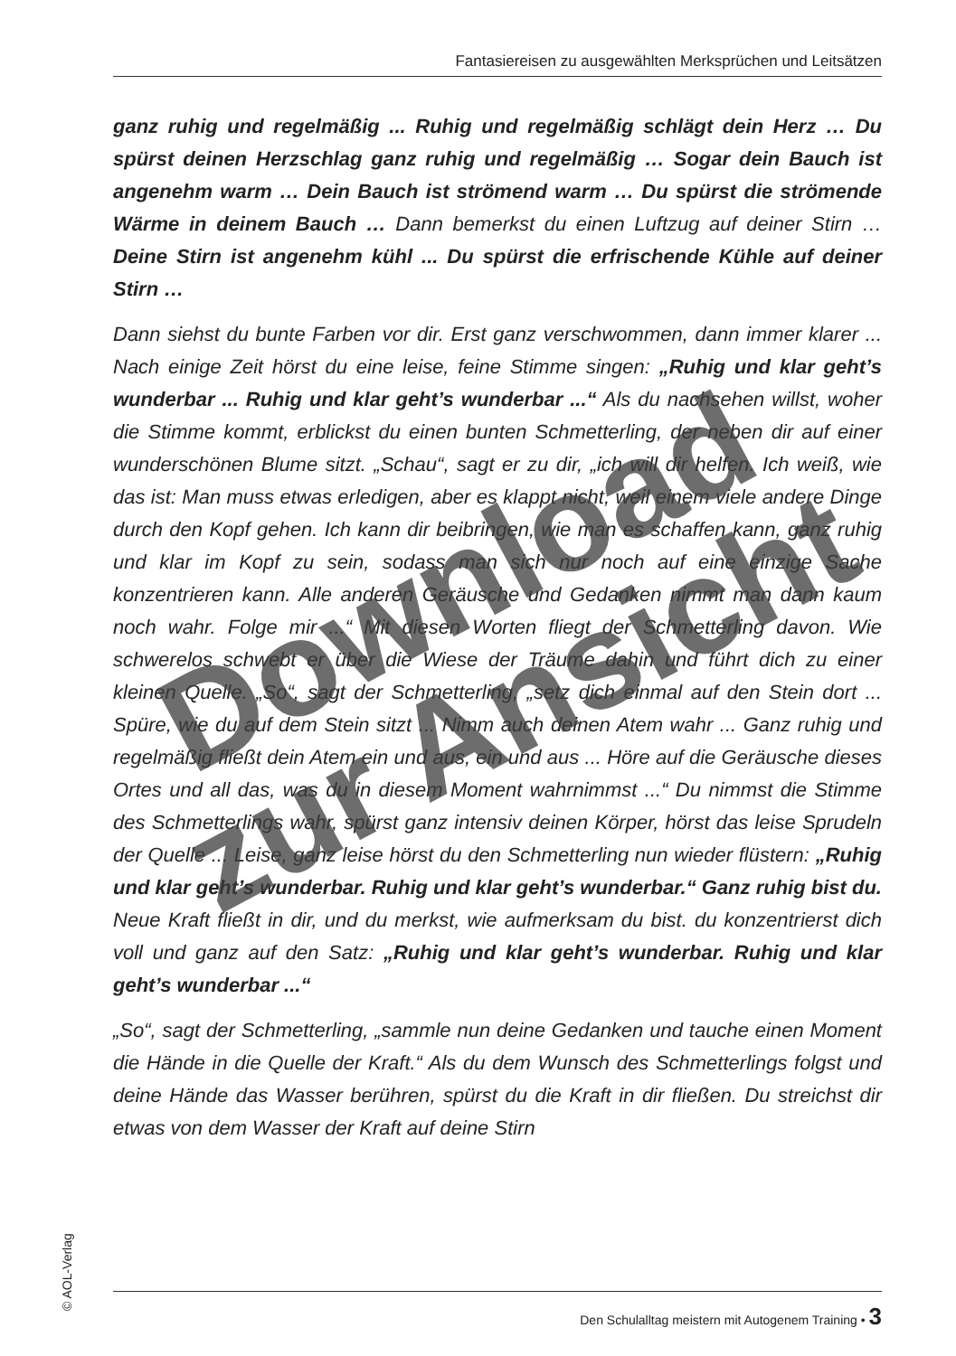Fantasiereisen zu ausgewählten Merksprüchen und Leitsätzen
ganz ruhig und regelmäßig ... Ruhig und regelmäßig schlägt dein Herz … Du spürst deinen Herzschlag ganz ruhig und regelmäßig … Sogar dein Bauch ist angenehm warm … Dein Bauch ist strömend warm … Du spürst die strömende Wärme in deinem Bauch … Dann bemerkst du einen Luftzug auf deiner Stirn … Deine Stirn ist angenehm kühl ... Du spürst die erfrischende Kühle auf deiner Stirn …
Dann siehst du bunte Farben vor dir. Erst ganz verschwommen, dann immer klarer ... Nach einige Zeit hörst du eine leise, feine Stimme singen: „Ruhig und klar geht’s wunderbar ... Ruhig und klar geht’s wunderbar ...“ Als du nachsehen willst, woher die Stimme kommt, erblickst du einen bunten Schmetterling, der neben dir auf einer wunderschönen Blume sitzt. „Schau“, sagt er zu dir, „ich will dir helfen. Ich weiß, wie das ist: Man muss etwas erledigen, aber es klappt nicht, weil einem viele andere Dinge durch den Kopf gehen. Ich kann dir beibringen, wie man es schaffen kann, ganz ruhig und klar im Kopf zu sein, sodass man sich nur noch auf eine einzige Sache konzentrieren kann. Alle anderen Geräusche und Gedanken nimmt man dann kaum noch wahr. Folge mir ...“ Mit diesen Worten fliegt der Schmetterling davon. Wie schwerelos schwebt er über die Wiese der Träume dahin und führt dich zu einer kleinen Quelle. „So“, sagt der Schmetterling, „setz dich einmal auf den Stein dort ... Spüre, wie du auf dem Stein sitzt ... Nimm auch deinen Atem wahr ... Ganz ruhig und regelmäßig fließt dein Atem ein und aus, ein und aus ... Höre auf die Geräusche dieses Ortes und all das, was du in diesem Moment wahrnimmst ...“ Du nimmst die Stimme des Schmetterlings wahr, spürst ganz intensiv deinen Körper, hörst das leise Sprudeln der Quelle ... Leise, ganz leise hörst du den Schmetterling nun wieder flüstern: „Ruhig und klar geht’s wunderbar. Ruhig und klar geht’s wunderbar.“ Ganz ruhig bist du. Neue Kraft fließt in dir, und du merkst, wie aufmerksam du bist. du konzentrierst dich voll und ganz auf den Satz: „Ruhig und klar geht’s wunderbar. Ruhig und klar geht’s wunderbar ...“
„So“, sagt der Schmetterling, „sammle nun deine Gedanken und tauche einen Moment die Hände in die Quelle der Kraft.“ Als du dem Wunsch des Schmetterlings folgst und deine Hände das Wasser berühren, spürst du die Kraft in dir fließen. Du streichst dir etwas von dem Wasser der Kraft auf deine Stirn
© AOL-Verlag
Den Schulalltag meistern mit Autogenem Training • 3
Download
zur Ansicht